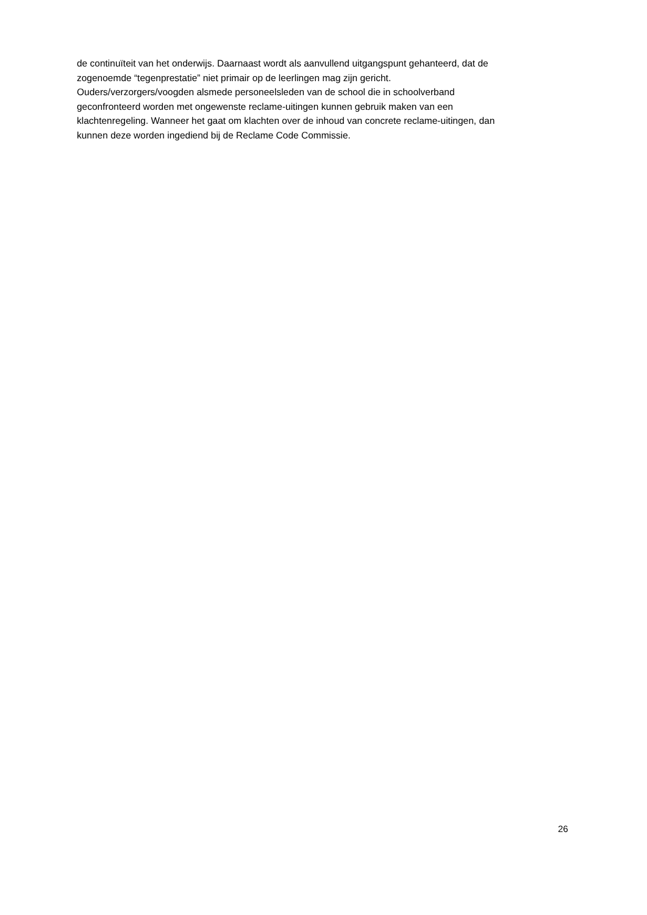de continuïteit van het onderwijs. Daarnaast wordt als aanvullend uitgangspunt gehanteerd, dat de
zogenoemde “tegenprestatie” niet primair op de leerlingen mag zijn gericht.
Ouders/verzorgers/voogden alsmede personeelsleden van de school die in schoolverband
geconfronteerd worden met ongewenste reclame-uitingen kunnen gebruik maken van een
klachtenregeling. Wanneer het gaat om klachten over de inhoud van concrete reclame-uitingen, dan
kunnen deze worden ingediend bij de Reclame Code Commissie.
26